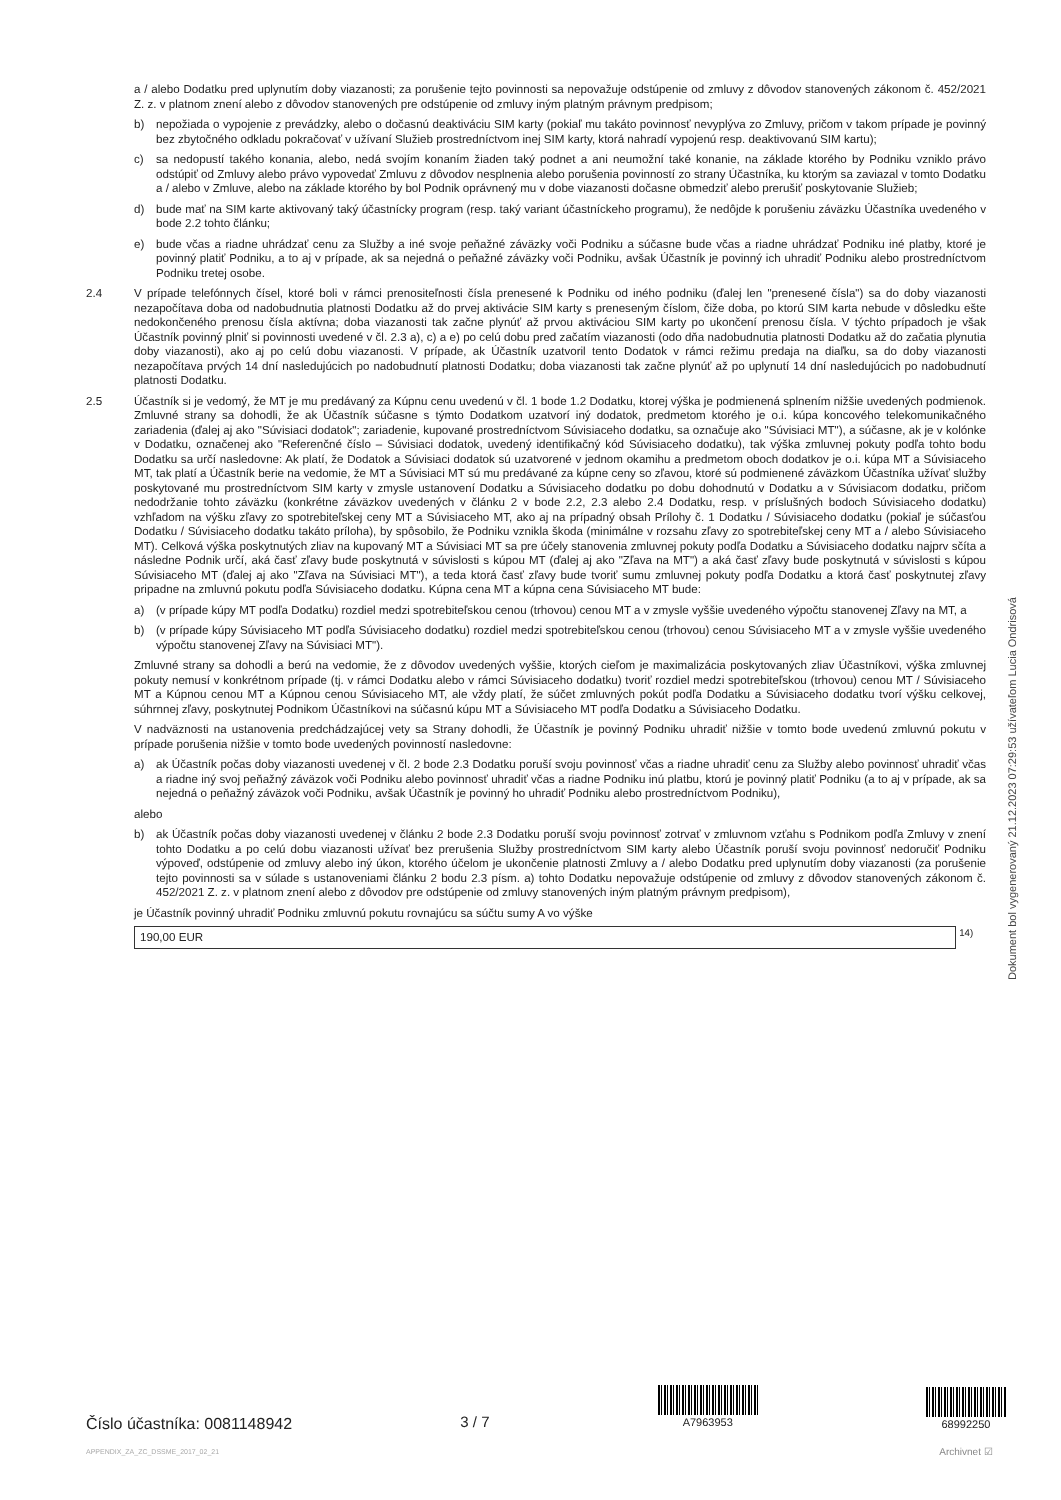a / alebo Dodatku pred uplynutím doby viazanosti; za porušenie tejto povinnosti sa nepovažuje odstúpenie od zmluvy z dôvodov stanovených zákonom č. 452/2021 Z. z. v platnom znení alebo z dôvodov stanovených pre odstúpenie od zmluvy iným platným právnym predpisom;
b) nepožiada o vypojenie z prevádzky, alebo o dočasnú deaktiváciu SIM karty (pokiaľ mu takáto povinnosť nevyplýva zo Zmluvy, pričom v takom prípade je povinný bez zbytočného odkladu pokračovať v užívaní Služieb prostredníctvom inej SIM karty, ktorá nahradí vypojenú resp. deaktivovanú SIM kartu);
c) sa nedopustí takého konania, alebo, nedá svojím konaním žiaden taký podnet a ani neumožní také konanie, na základe ktorého by Podniku vzniklo právo odstúpiť od Zmluvy alebo právo vypovedať Zmluvu z dôvodov nesplnenia alebo porušenia povinností zo strany Účastníka, ku ktorým sa zaviazal v tomto Dodatku a / alebo v Zmluve, alebo na základe ktorého by bol Podnik oprávnený mu v dobe viazanosti dočasne obmedziť alebo prerušiť poskytovanie Služieb;
d) bude mať na SIM karte aktivovaný taký účastnícky program (resp. taký variant účastníckeho programu), že nedôjde k porušeniu záväzku Účastníka uvedeného v bode 2.2 tohto článku;
e) bude včas a riadne uhrádzať cenu za Služby a iné svoje peňažné záväzky voči Podniku a súčasne bude včas a riadne uhrádzať Podniku iné platby, ktoré je povinný platiť Podniku, a to aj v prípade, ak sa nejedná o peňažné záväzky voči Podniku, avšak Účastník je povinný ich uhradiť Podniku alebo prostredníctvom Podniku tretej osobe.
2.4 V prípade telefónnych čísel, ktoré boli v rámci prenositeľnosti čísla prenesené k Podniku od iného podniku (ďalej len "prenesené čísla") sa do doby viazanosti nezapočítava doba od nadobudnutia platnosti Dodatku až do prvej aktivácie SIM karty s preneseným číslom, čiže doba, po ktorú SIM karta nebude v dôsledku ešte nedokončeného prenosu čísla aktívna; doba viazanosti tak začne plynúť až prvou aktiváciou SIM karty po ukončení prenosu čísla. V týchto prípadoch je však Účastník povinný plniť si povinnosti uvedené v čl. 2.3 a), c) a e) po celú dobu pred začatím viazanosti (odo dňa nadobudnutia platnosti Dodatku až do začatia plynutia doby viazanosti), ako aj po celú dobu viazanosti. V prípade, ak Účastník uzatvoril tento Dodatok v rámci režimu predaja na diaľku, sa do doby viazanosti nezapočítava prvých 14 dní nasledujúcich po nadobudnutí platnosti Dodatku; doba viazanosti tak začne plynúť až po uplynutí 14 dní nasledujúcich po nadobudnutí platnosti Dodatku.
2.5 Účastník si je vedomý, že MT je mu predávaný za Kúpnu cenu uvedenú v čl. 1 bode 1.2 Dodatku, ktorej výška je podmienená splnením nižšie uvedených podmienok. Zmluvné strany sa dohodli, že ak Účastník súčasne s týmto Dodatkom uzatvorí iný dodatok, predmetom ktorého je o.i. kúpa koncového telekomunikačného zariadenia (ďalej aj ako "Súvisiaci dodatok"; zariadenie, kupované prostredníctvom Súvisiaceho dodatku, sa označuje ako "Súvisiaci MT"), a súčasne, ak je v kolónke v Dodatku, označenej ako "Referenčné číslo – Súvisiaci dodatok, uvedený identifikačný kód Súvisiaceho dodatku), tak výška zmluvnej pokuty podľa tohto bodu Dodatku sa určí nasledovne: Ak platí, že Dodatok a Súvisiaci dodatok sú uzatvorené v jednom okamihu a predmetom oboch dodatkov je o.i. kúpa MT a Súvisiaceho MT, tak platí a Účastník berie na vedomie, že MT a Súvisiaci MT sú mu predávané za kúpne ceny so zľavou, ktoré sú podmienené záväzkom Účastníka užívať služby poskytované mu prostredníctvom SIM karty v zmysle ustanovení Dodatku a Súvisiaceho dodatku po dobu dohodnutú v Dodatku a v Súvisiacom dodatku, pričom nedodržanie tohto záväzku (konkrétne záväzkov uvedených v článku 2 v bode 2.2, 2.3 alebo 2.4 Dodatku, resp. v príslušných bodoch Súvisiaceho dodatku) vzhľadom na výšku zľavy zo spotrebiteľskej ceny MT a Súvisiaceho MT, ako aj na prípadný obsah Prílohy č. 1 Dodatku / Súvisiaceho dodatku (pokiaľ je súčasťou Dodatku / Súvisiaceho dodatku takáto príloha), by spôsobilo, že Podniku vznikla škoda (minimálne v rozsahu zľavy zo spotrebiteľskej ceny MT a / alebo Súvisiaceho MT). Celková výška poskytnutých zliav na kupovaný MT a Súvisiaci MT sa pre účely stanovenia zmluvnej pokuty podľa Dodatku a Súvisiaceho dodatku najprv sčíta a následne Podnik určí, aká časť zľavy bude poskytnutá v súvislosti s kúpou MT (ďalej aj ako "Zľava na MT") a aká časť zľavy bude poskytnutá v súvislosti s kúpou Súvisiaceho MT (ďalej aj ako "Zľava na Súvisiaci MT"), a teda ktorá časť zľavy bude tvoriť sumu zmluvnej pokuty podľa Dodatku a ktorá časť poskytnutej zľavy pripadne na zmluvnú pokutu podľa Súvisiaceho dodatku. Kúpna cena MT a kúpna cena Súvisiaceho MT bude:
a) (v prípade kúpy MT podľa Dodatku) rozdiel medzi spotrebiteľskou cenou (trhovou) cenou MT a v zmysle vyššie uvedeného výpočtu stanovenej Zľavy na MT, a
b) (v prípade kúpy Súvisiaceho MT podľa Súvisiaceho dodatku) rozdiel medzi spotrebiteľskou cenou (trhovou) cenou Súvisiaceho MT a v zmysle vyššie uvedeného výpočtu stanovenej Zľavy na Súvisiaci MT").
Zmluvné strany sa dohodli a berú na vedomie, že z dôvodov uvedených vyššie, ktorých cieľom je maximalizácia poskytovaných zliav Účastníkovi, výška zmluvnej pokuty nemusí v konkrétnom prípade (tj. v rámci Dodatku alebo v rámci Súvisiaceho dodatku) tvoriť rozdiel medzi spotrebiteľskou (trhovou) cenou MT / Súvisiaceho MT a Kúpnou cenou MT a Kúpnou cenou Súvisiaceho MT, ale vždy platí, že súčet zmluvných pokút podľa Dodatku a Súvisiaceho dodatku tvorí výšku celkovej, súhrnnej zľavy, poskytnutej Podnikom Účastníkovi na súčasnú kúpu MT a Súvisiaceho MT podľa Dodatku a Súvisiaceho Dodatku.
V nadväznosti na ustanovenia predchádzajúcej vety sa Strany dohodli, že Účastník je povinný Podniku uhradiť nižšie v tomto bode uvedenú zmluvnú pokutu v prípade porušenia nižšie v tomto bode uvedených povinností nasledovne:
a) ak Účastník počas doby viazanosti uvedenej v čl. 2 bode 2.3 Dodatku poruší svoju povinnosť včas a riadne uhradiť cenu za Služby alebo povinnosť uhradiť včas a riadne iný svoj peňažný záväzok voči Podniku alebo povinnosť uhradiť včas a riadne Podniku inú platbu, ktorú je povinný platiť Podniku (a to aj v prípade, ak sa nejedná o peňažný záväzok voči Podniku, avšak Účastník je povinný ho uhradiť Podniku alebo prostredníctvom Podniku),
alebo
b) ak Účastník počas doby viazanosti uvedenej v článku 2 bode 2.3 Dodatku poruší svoju povinnosť zotrvať v zmluvnom vzťahu s Podnikom podľa Zmluvy v znení tohto Dodatku a po celú dobu viazanosti užívať bez prerušenia Služby prostredníctvom SIM karty alebo Účastník poruší svoju povinnosť nedoručiť Podniku výpoveď, odstúpenie od zmluvy alebo iný úkon, ktorého účelom je ukončenie platnosti Zmluvy a / alebo Dodatku pred uplynutím doby viazanosti (za porušenie tejto povinnosti sa v súlade s ustanoveniami článku 2 bodu 2.3 písm. a) tohto Dodatku nepovažuje odstúpenie od zmluvy z dôvodov stanovených zákonom č. 452/2021 Z. z. v platnom znení alebo z dôvodov pre odstúpenie od zmluvy stanovených iným platným právnym predpisom),
je Účastník povinný uhradiť Podniku zmluvnú pokutu rovnajúcu sa súčtu sumy A vo výške
190,00 EUR <sup>14)</sup>
Dokument bol vygenerovaný 21.12.2023 07:29:53 užívateľom Lucia Ondrisová
Číslo účastníka: 0081148942
APPENDIX_ZA_ZC_DSSME_2017_02_21
3 / 7
A7963953
68992250
Archivnet ☑